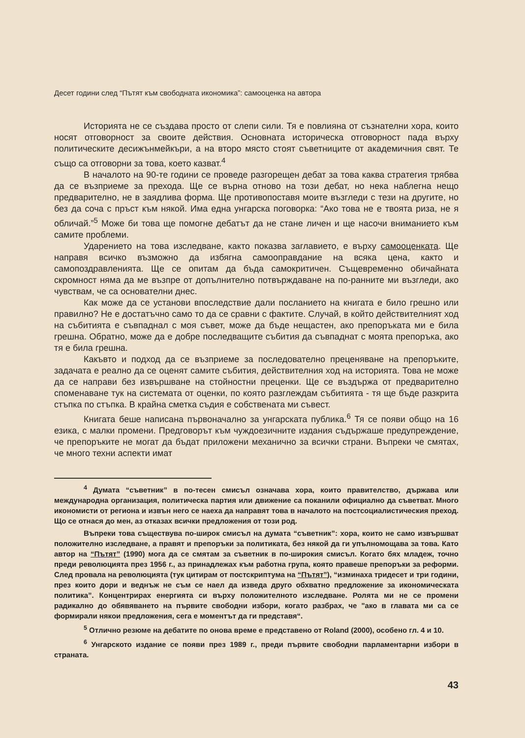Десет години след “Пътят към свободната икономика”: самооценка на автора
Историята не се създава просто от слепи сили. Тя е повлияна от съзнателни хора, които носят отговорност за своите действия. Основната историческа отговорност пада върху политическите десижънмейкъри, а на второ място стоят съветниците от академичния свят. Те също са отговорни за това, което казват.<sup>4</sup>
В началото на 90-те години се проведе разгорещен дебат за това каква стратегия трябва да се възприеме за прехода. Ще се върна отново на този дебат, но нека наблегна нещо предварително, не в заядлива форма. Ще противопоставя моите възгледи с тези на другите, но без да соча с пръст към някой. Има една унгарска поговорка: “Ако това не е твоята риза, не я обличай.”<sup>5</sup> Може би това ще помогне дебатът да не стане личен и ще насочи вниманието към самите проблеми.
Ударението на това изследване, както показва заглавието, е върху самооценката. Ще направя всичко възможно да избягна самооправдание на всяка цена, както и самопоздравленията. Ще се опитам да бъда самокритичен. Същевременно обичайната скромност няма да ме възпре от допълнително потвърждаване на по-ранните ми възгледи, ако чувствам, че са основателни днес.
Как може да се установи впоследствие дали посланието на книгата е било грешно или правилно? Не е достатъчно само то да се сравни с фактите. Случай, в който действителният ход на събитията е съвпаднал с моя съвет, може да бъде нещастен, ако препоръката ми е била грешна. Обратно, може да е добре последващите събития да съвпаднат с моята препоръка, ако тя е била грешна.
Какъвто и подход да се възприеме за последователно преценяване на препоръките, задачата е реално да се оценят самите събития, действителния ход на историята. Това не може да се направи без извършване на стойностни преценки. Ще се въздържа от предварително споменаване тук на системата от оценки, по която разглеждам събитията - тя ще бъде разкрита стъпка по стъпка. В крайна сметка съдия е собствената ми съвест.
Книгата беше написана първоначално за унгарската публика.<sup>6</sup> Тя се появи общо на 16 езика, с малки промени. Предговорът към чуждоезичните издания съдържаше предупреждение, че препоръките не могат да бъдат приложени механично за всички страни. Въпреки че смятах, че много техни аспекти имат
<sup>4</sup> Думата “съветник” в по-тесен смисъл означава хора, които правителство, държава или международна организация, политическа партия или движение са поканили официално да съветват. Много икономисти от региона и извън него се наеха да направят това в началото на постсоциалистическия преход. Що се отнася до мен, аз отказах всички предложения от този род.
Въпреки това съществува по-широк смисъл на думата “съветник”: хора, които не само извършват положително изследване, а правят и препоръки за политиката, без някой да ги упълномощава за това. Като автор на “Пътят” (1990) мога да се смятам за съветник в по-широкия смисъл. Когато бях младеж, точно преди революцията през 1956 г., аз принадлежах към работна група, която правеше препоръки за реформи. След провала на революцията (тук цитирам от постскриптума на “Пътят”), “изминаха тридесет и три години, през които дори и веднъж не съм се наел да изведа друго обхватно предложение за икономическата политика”. Концентрирах енергията си върху положителното изследване. Ролята ми не се промени радикално до обявяването на първите свободни избори, когато разбрах, че "ако в главата ми са се формирали някои предложения, сега е моментът да ги представя“.
<sup>5</sup> Отлично резюме на дебатите по онова време е представено от Roland (2000), особено гл. 4 и 10.
<sup>6</sup> Унгарското издание се появи през 1989 г., преди първите свободни парламентарни избори в страната.
43